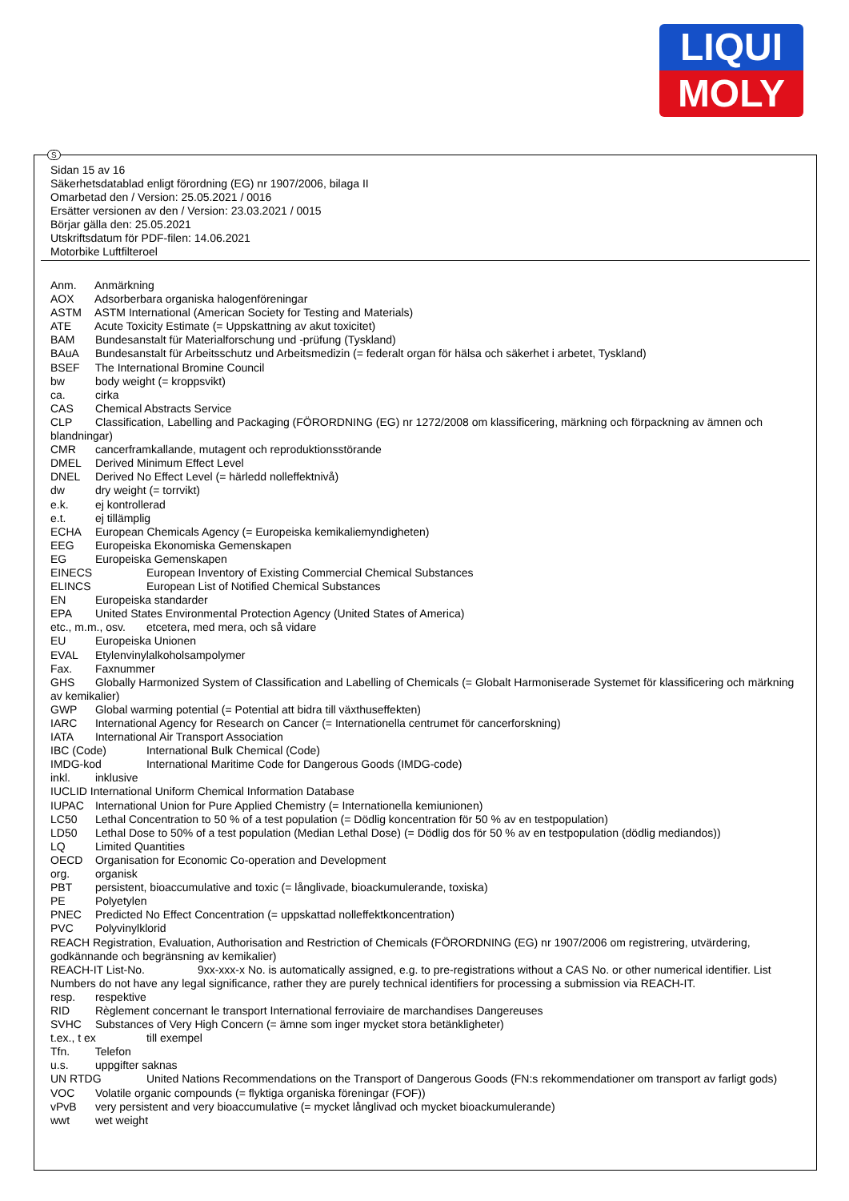LIQUI
MOLY
S
Sidan 15 av 16
Säkerhetsdatablad enligt förordning (EG) nr 1907/2006, bilaga II
Omarbetad den / Version: 25.05.2021 / 0016
Ersätter versionen av den / Version: 23.03.2021 / 0015
Börjar gälla den: 25.05.2021
Utskriftsdatum för PDF-filen: 14.06.2021
Motorbike Luftfilteroel
Anm. Anmärkning
AOX Adsorberbara organiska halogenföreningar
ASTM ASTM International (American Society for Testing and Materials)
ATE Acute Toxicity Estimate (= Uppskattning av akut toxicitet)
BAM Bundesanstalt für Materialforschung und -prüfung (Tyskland)
BAuA Bundesanstalt für Arbeitsschutz und Arbeitsmedizin (= federalt organ för hälsa och säkerhet i arbetet, Tyskland)
BSEF The International Bromine Council
bw body weight (= kroppsvikt)
ca. cirka
CAS Chemical Abstracts Service
CLP Classification, Labelling and Packaging (FÖRORDNING (EG) nr 1272/2008 om klassificering, märkning och förpackning av ämnen och blandningar)
CMR cancerframkallande, mutagent och reproduktionsstörande
DMEL Derived Minimum Effect Level
DNEL Derived No Effect Level (= härledd nolleffektnivå)
dw dry weight (= torrvikt)
e.k. ej kontrollerad
e.t. ej tillämplig
ECHA European Chemicals Agency (= Europeiska kemikaliemyndigheten)
EEG Europeiska Ekonomiska Gemenskapen
EG Europeiska Gemenskapen
EINECS European Inventory of Existing Commercial Chemical Substances
ELINCS European List of Notified Chemical Substances
EN Europeiska standarder
EPA United States Environmental Protection Agency (United States of America)
etc., m.m., osv. etcetera, med mera, och så vidare
EU Europeiska Unionen
EVAL Etylenvinylalkoholsampolymer
Fax. Faxnummer
GHS Globally Harmonized System of Classification and Labelling of Chemicals (= Globalt Harmoniserade Systemet för klassificering och märkning av kemikalier)
GWP Global warming potential (= Potential att bidra till växthuseffekten)
IARC International Agency for Research on Cancer (= Internationella centrumet för cancerforskning)
IATA International Air Transport Association
IBC (Code) International Bulk Chemical (Code)
IMDG-kod International Maritime Code for Dangerous Goods (IMDG-code)
inkl. inklusive
IUCLID International Uniform Chemical Information Database
IUPAC International Union for Pure Applied Chemistry (= Internationella kemiunionen)
LC50 Lethal Concentration to 50 % of a test population (= Dödlig koncentration för 50 % av en testpopulation)
LD50 Lethal Dose to 50% of a test population (Median Lethal Dose) (= Dödlig dos för 50 % av en testpopulation (dödlig mediandos))
LQ Limited Quantities
OECD Organisation for Economic Co-operation and Development
org. organisk
PBT persistent, bioaccumulative and toxic (= långlivade, bioackumulerande, toxiska)
PE Polyetylen
PNEC Predicted No Effect Concentration (= uppskattad nolleffektkoncentration)
PVC Polyvinylklorid
REACH Registration, Evaluation, Authorisation and Restriction of Chemicals (FÖRORDNING (EG) nr 1907/2006 om registrering, utvärdering, godkännande och begränsning av kemikalier)
REACH-IT List-No. 9xx-xxx-x No. is automatically assigned, e.g. to pre-registrations without a CAS No. or other numerical identifier. List Numbers do not have any legal significance, rather they are purely technical identifiers for processing a submission via REACH-IT.
resp. respektive
RID Règlement concernant le transport International ferroviaire de marchandises Dangereuses
SVHC Substances of Very High Concern (= ämne som inger mycket stora betänkligheter)
t.ex., t ex till exempel
Tfn. Telefon
u.s. uppgifter saknas
UN RTDG United Nations Recommendations on the Transport of Dangerous Goods (FN:s rekommendationer om transport av farligt gods)
VOC Volatile organic compounds (= flyktiga organiska föreningar (FOF))
vPvB very persistent and very bioaccumulative (= mycket långlivad och mycket bioackumulerande)
wwt wet weight